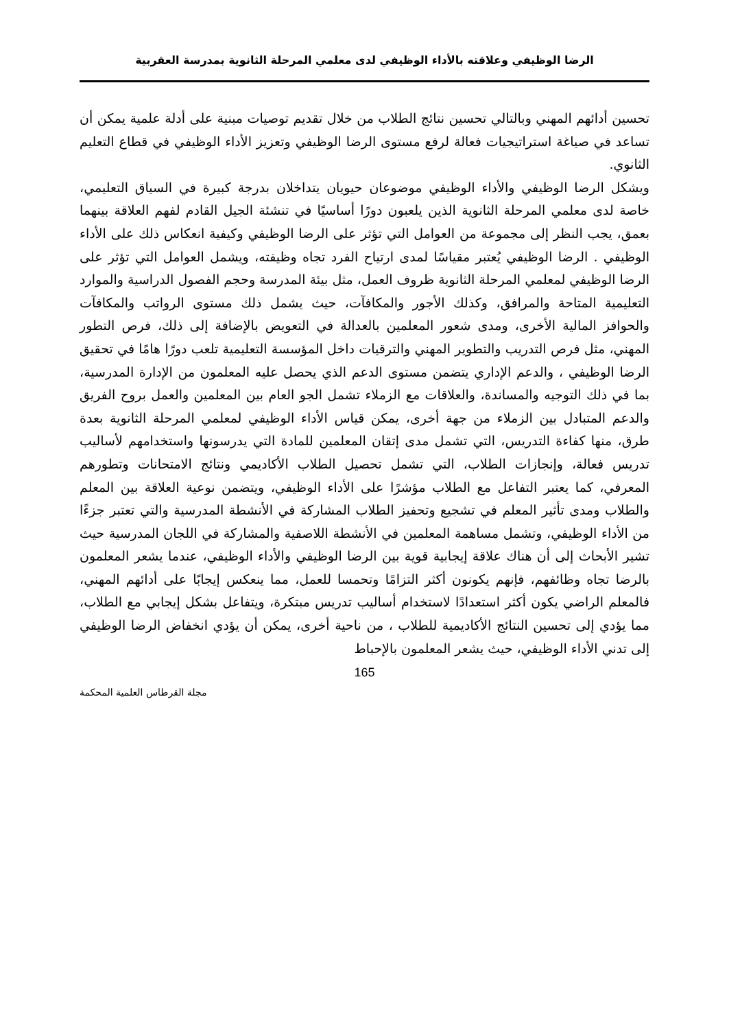الرضا الوظيفي وعلاقته بالأداء الوظيفي لدى معلمي المرحلة الثانوية بمدرسة العقربية
تحسين أدائهم المهني وبالتالي تحسين نتائج الطلاب من خلال تقديم توصيات مبنية على أدلة علمية يمكن أن تساعد في صياغة استراتيجيات فعالة لرفع مستوى الرضا الوظيفي وتعزيز الأداء الوظيفي في قطاع التعليم الثانوي.
ويشكل الرضا الوظيفي والأداء الوظيفي موضوعان حيويان يتداخلان بدرجة كبيرة في السياق التعليمي، خاصة لدى معلمي المرحلة الثانوية الذين يلعبون دورًا أساسيًا في تنشئة الجيل القادم لفهم العلاقة بينهما بعمق، يجب النظر إلى مجموعة من العوامل التي تؤثر على الرضا الوظيفي وكيفية انعكاس ذلك على الأداء الوظيفي . الرضا الوظيفي يُعتبر مقياسًا لمدى ارتياح الفرد تجاه وظيفته، ويشمل العوامل التي تؤثر على الرضا الوظيفي لمعلمي المرحلة الثانوية ظروف العمل، مثل بيئة المدرسة وحجم الفصول الدراسية والموارد التعليمية المتاحة والمرافق، وكذلك الأجور والمكافآت، حيث يشمل ذلك مستوى الرواتب والمكافآت والحوافز المالية الأخرى، ومدى شعور المعلمين بالعدالة في التعويض بالإضافة إلى ذلك، فرص التطور المهني، مثل فرص التدريب والتطوير المهني والترقيات داخل المؤسسة التعليمية تلعب دورًا هامًا في تحقيق الرضا الوظيفي ، والدعم الإداري يتضمن مستوى الدعم الذي يحصل عليه المعلمون من الإدارة المدرسية، بما في ذلك التوجيه والمساندة، والعلاقات مع الزملاء تشمل الجو العام بين المعلمين والعمل بروح الفريق والدعم المتبادل بين الزملاء من جهة أخرى، يمكن قياس الأداء الوظيفي لمعلمي المرحلة الثانوية بعدة طرق، منها كفاءة التدريس، التي تشمل مدى إتقان المعلمين للمادة التي يدرسونها واستخدامهم لأساليب تدريس فعالة، وإنجازات الطلاب، التي تشمل تحصيل الطلاب الأكاديمي ونتائج الامتحانات وتطورهم المعرفي، كما يعتبر التفاعل مع الطلاب مؤشرًا على الأداء الوظيفي، ويتضمن نوعية العلاقة بين المعلم والطلاب ومدى تأثير المعلم في تشجيع وتحفيز الطلاب المشاركة في الأنشطة المدرسية والتي تعتبر جزءًا من الأداء الوظيفي، وتشمل مساهمة المعلمين في الأنشطة اللاصفية والمشاركة في اللجان المدرسية حيث تشير الأبحاث إلى أن هناك علاقة إيجابية قوية بين الرضا الوظيفي والأداء الوظيفي، عندما يشعر المعلمون بالرضا تجاه وظائفهم، فإنهم يكونون أكثر التزامًا وتحمسا للعمل، مما ينعكس إيجابًا على أدائهم المهني، فالمعلم الراضي يكون أكثر استعدادًا لاستخدام أساليب تدريس مبتكرة، ويتفاعل بشكل إيجابي مع الطلاب، مما يؤدي إلى تحسين النتائج الأكاديمية للطلاب ، من ناحية أخرى، يمكن أن يؤدي انخفاض الرضا الوظيفي إلى تدني الأداء الوظيفي، حيث يشعر المعلمون بالإحباط
165
مجلة القرطاس العلمية المحكمة